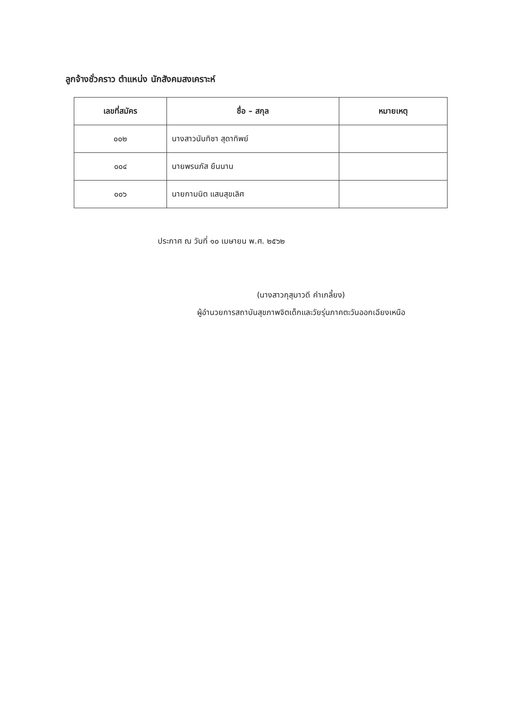ลูกจ้างชั่วคราว ตำแหน่ง นักสังคมสงเคราะห์
| เลขที่สมัคร | ชื่อ – สกุล | หมายเหตุ |
| --- | --- | --- |
| ๐๐๒ | นางสาวนันทิชา สุดาทิพย์ | |
| ๐๐๔ | นายพรนภัส ยืนนาน | |
| ๐๐๖ | นายกามนิต แสนสุขเลิศ | |
ประกาศ ณ วันที่ ๑๐ เมษายน พ.ศ. ๒๕๖๒
(นางสาวกุสุมาวดี คำเกลี้ยง)
ผู้อำนวยการสถาบันสุขภาพจิตเด็กและวัยรุ่นภาคตะวันออกเฉียงเหนือ